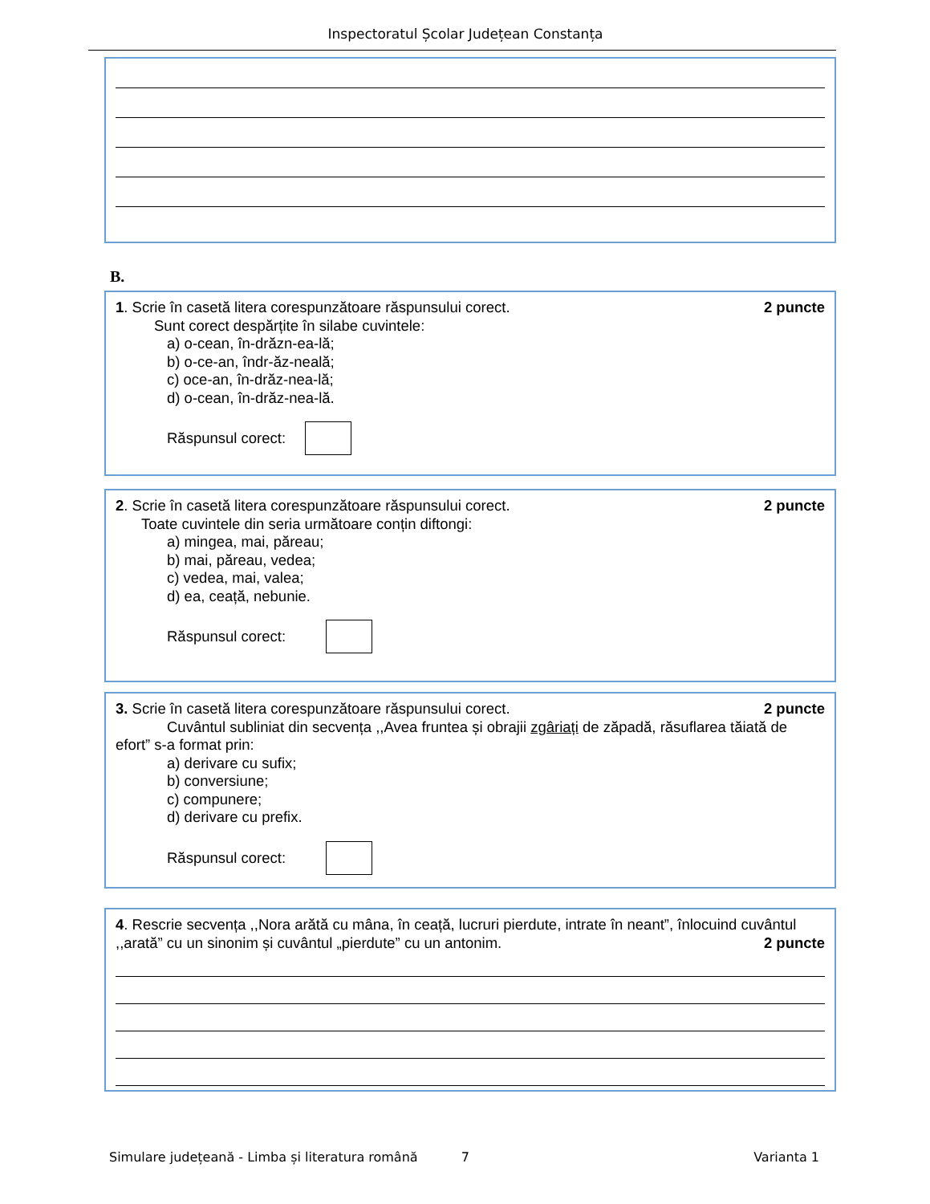Inspectoratul Școlar Județean Constanța
B.
1. Scrie în casetă litera corespunzătoare răspunsului corect.
2 puncte
Sunt corect despărțite în silabe cuvintele:
a) o-cean, în-drăzn-ea-lă;
b) o-ce-an, îndr-ăz-nea­lă;
c) oce-an, în-drăz-nea-lă;
d) o-cean, în-drăz-nea-lă.
Răspunsul corect:
2. Scrie în casetă litera corespunzătoare răspunsului corect.
2 puncte
Toate cuvintele din seria următoare conțin diftongi:
a) mingea, mai, păreau;
b) mai, păreau, vedea;
c) vedea, mai, valea;
d) ea, ceață, nebunie.
Răspunsul corect:
3. Scrie în casetă litera corespunzătoare răspunsului corect.
2 puncte
Cuvântul subliniat din secvența ,,Avea fruntea și obrajii zgâriați de zăpadă, răsuflarea tăiată de efort” s-a format prin:
a) derivare cu sufix;
b) conversiune;
c) compunere;
d) derivare cu prefix.
Răspunsul corect:
4. Rescrie secvența ,,Nora arătă cu mâna, în ceață, lucruri pierdute, intrate în neant”, înlocuind cuvântul
,,arată” cu un sinonim și cuvântul „pierdute” cu un antonim.
2 puncte
Simulare județeană - Limba și literatura română 7 Varianta 1